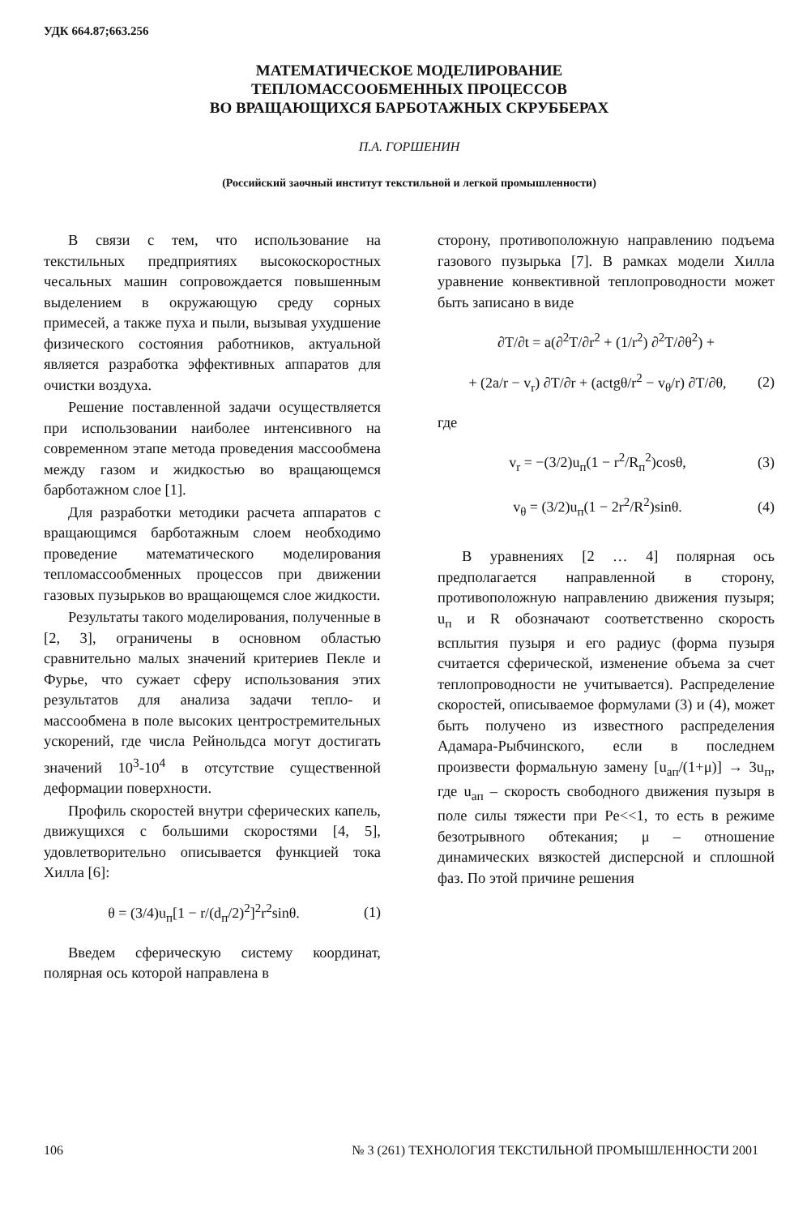УДК 664.87;663.256
МАТЕМАТИЧЕСКОЕ МОДЕЛИРОВАНИЕ
ТЕПЛОМАССООБМЕННЫХ ПРОЦЕССОВ
ВО ВРАЩАЮЩИХСЯ БАРБОТАЖНЫХ СКРУББЕРАХ
П.А. ГОРШЕНИН
(Российский заочный институт текстильной и легкой промышленности)
В связи с тем, что использование на текстильных предприятиях высокоскоростных чесальных машин сопровождается повышенным выделением в окружающую среду сорных примесей, а также пуха и пыли, вызывая ухудшение физического состояния работников, актуальной является разработка эффективных аппаратов для очистки воздуха.
Решение поставленной задачи осуществляется при использовании наиболее интенсивного на современном этапе метода проведения массообмена между газом и жидкостью во вращающемся барботажном слое [1].
Для разработки методики расчета аппаратов с вращающимся барботажным слоем необходимо проведение математического моделирования тепломассообменных процессов при движении газовых пузырьков во вращающемся слое жидкости.
Результаты такого моделирования, полученные в [2, 3], ограничены в основном областью сравнительно малых значений критериев Пекле и Фурье, что сужает сферу использования этих результатов для анализа задачи тепло- и массообмена в поле высоких центростремительных ускорений, где числа Рейнольдса могут достигать значений 10<sup>3</sup>-10<sup>4</sup> в отсутствие существенной деформации поверхности.
Профиль скоростей внутри сферических капель, движущихся с большими скоростями [4, 5], удовлетворительно описывается функцией тока Хилла [6]:
θ = (3/4)u<sub>п</sub>[1 − r/(d<sub>п</sub>/2)<sup>2</sup>]<sup>2</sup>r<sup>2</sup>sinθ. (1)
Введем сферическую систему координат, полярная ось которой направлена в
сторону, противоположную направлению подъема газового пузырька [7]. В рамках модели Хилла уравнение конвективной теплопроводности может быть записано в виде
∂T/∂t = a(∂<sup>2</sup>T/∂r<sup>2</sup> + (1/r<sup>2</sup>) ∂<sup>2</sup>T/∂θ<sup>2</sup>) +
+ (2a/r − v<sub>r</sub>) ∂T/∂r + (actgθ/r<sup>2</sup> − v<sub>θ</sub>/r) ∂T/∂θ, (2)
где
v<sub>r</sub> = −(3/2)u<sub>п</sub>(1 − r<sup>2</sup>/R<sub>п</sub><sup>2</sup>)cosθ, (3)
v<sub>θ</sub> = (3/2)u<sub>п</sub>(1 − 2r<sup>2</sup>/R<sup>2</sup>)sinθ. (4)
В уравнениях [2 … 4] полярная ось предполагается направленной в сторону, противоположную направлению движения пузыря; u<sub>п</sub> и R обозначают соответственно скорость всплытия пузыря и его радиус (форма пузыря считается сферической, изменение объема за счет теплопроводности не учитывается). Распределение скоростей, описываемое формулами (3) и (4), может быть получено из известного распределения Адамара-Рыбчинского, если в последнем произвести формальную замену [u<sub>ап</sub>/(1+μ)] → 3u<sub>п</sub>, где u<sub>ап</sub> – скорость свободного движения пузыря в поле силы тяжести при Pe<<1, то есть в режиме безотрывного обтекания; μ – отношение динамических вязкостей дисперсной и сплошной фаз. По этой причине решения
106 № 3 (261) ТЕХНОЛОГИЯ ТЕКСТИЛЬНОЙ ПРОМЫШЛЕННОСТИ 2001